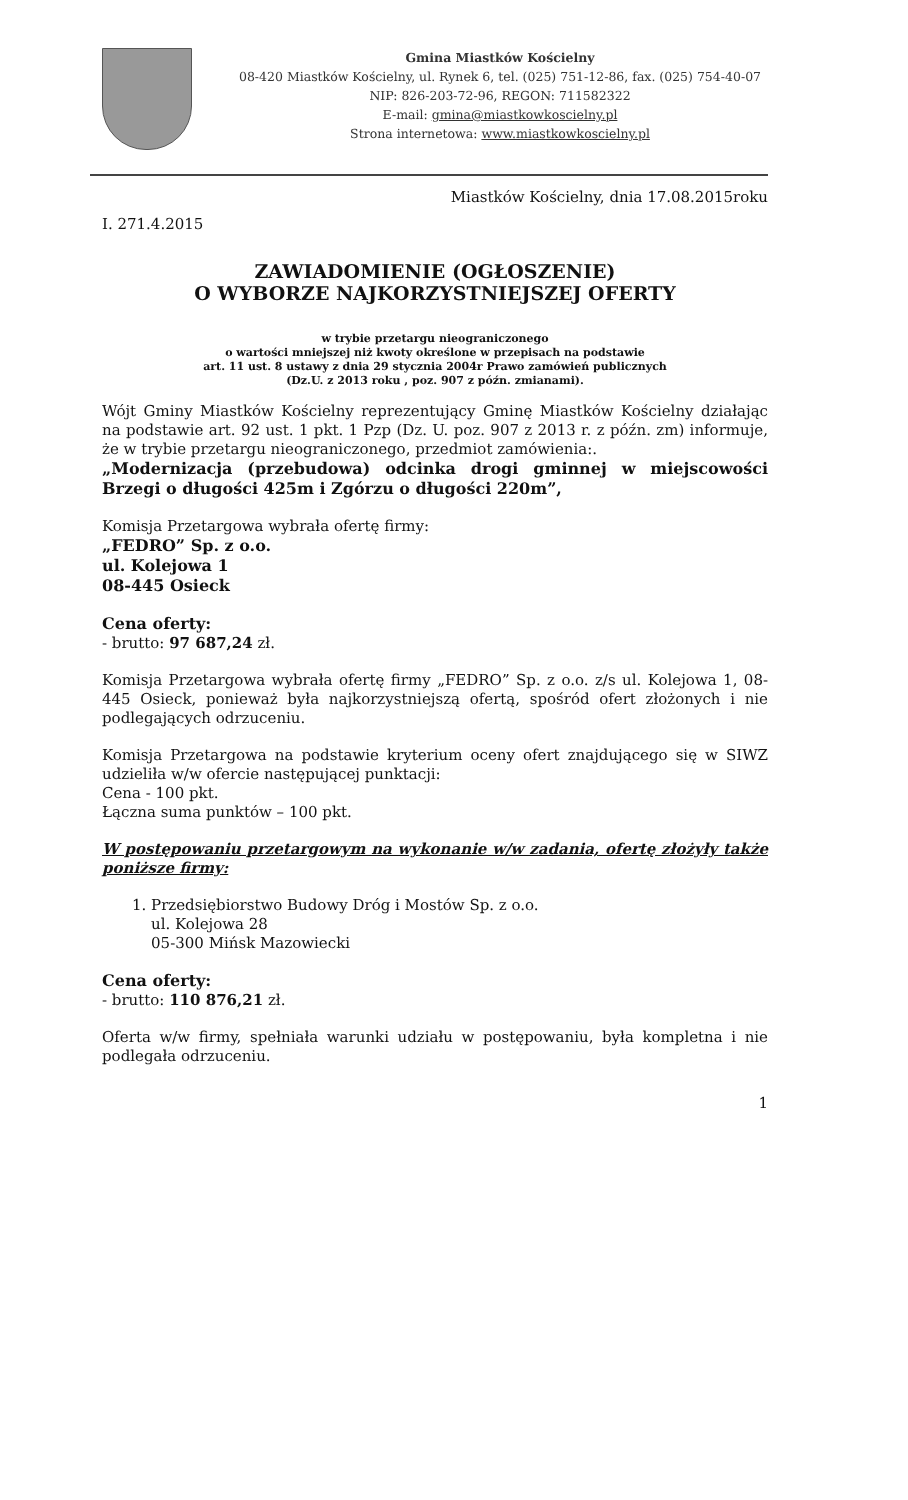Gmina Miastków Kościelny
08-420 Miastków Kościelny, ul. Rynek 6, tel. (025) 751-12-86, fax. (025) 754-40-07
NIP: 826-203-72-96, REGON: 711582322
E-mail: gmina@miastkowkoscielny.pl
Strona internetowa: www.miastkowkoscielny.pl
Miastków Kościelny, dnia 17.08.2015roku
I. 271.4.2015
ZAWIADOMIENIE (OGŁOSZENIE)
O WYBORZE NAJKORZYSTNIEJSZEJ OFERTY
w trybie przetargu nieograniczonego
o wartości mniejszej niż kwoty określone w przepisach na podstawie
art. 11 ust. 8 ustawy z dnia 29 stycznia 2004r Prawo zamówień publicznych
(Dz.U. z 2013 roku , poz. 907 z późn. zmianami).
Wójt Gminy Miastków Kościelny reprezentujący Gminę Miastków Kościelny działając na podstawie art. 92 ust. 1 pkt. 1 Pzp (Dz. U. poz. 907 z 2013 r. z późn. zm) informuje, że w trybie przetargu nieograniczonego, przedmiot zamówienia:.
„Modernizacja (przebudowa) odcinka drogi gminnej w miejscowości Brzegi o długości 425m i Zgórzu o długości 220m”,
Komisja Przetargowa wybrała ofertę firmy:
„FEDRO” Sp. z o.o.
ul. Kolejowa 1
08-445 Osieck
Cena oferty:
- brutto: 97 687,24 zł.
Komisja Przetargowa wybrała ofertę firmy „FEDRO” Sp. z o.o. z/s ul. Kolejowa 1, 08-445 Osieck, ponieważ była najkorzystniejszą ofertą, spośród ofert złożonych i nie podlegających odrzuceniu.
Komisja Przetargowa na podstawie kryterium oceny ofert znajdującego się w SIWZ udzieliła w/w ofercie następującej punktacji:
Cena - 100 pkt.
Łączna suma punktów – 100 pkt.
W postępowaniu przetargowym na wykonanie w/w zadania, ofertę złożyły także poniższe firmy:
1. Przedsiębiorstwo Budowy Dróg i Mostów Sp. z o.o.
ul. Kolejowa 28
05-300 Mińsk Mazowiecki
Cena oferty:
- brutto: 110 876,21 zł.
Oferta w/w firmy, spełniała warunki udziału w postępowaniu, była kompletna i nie podlegała odrzuceniu.
1